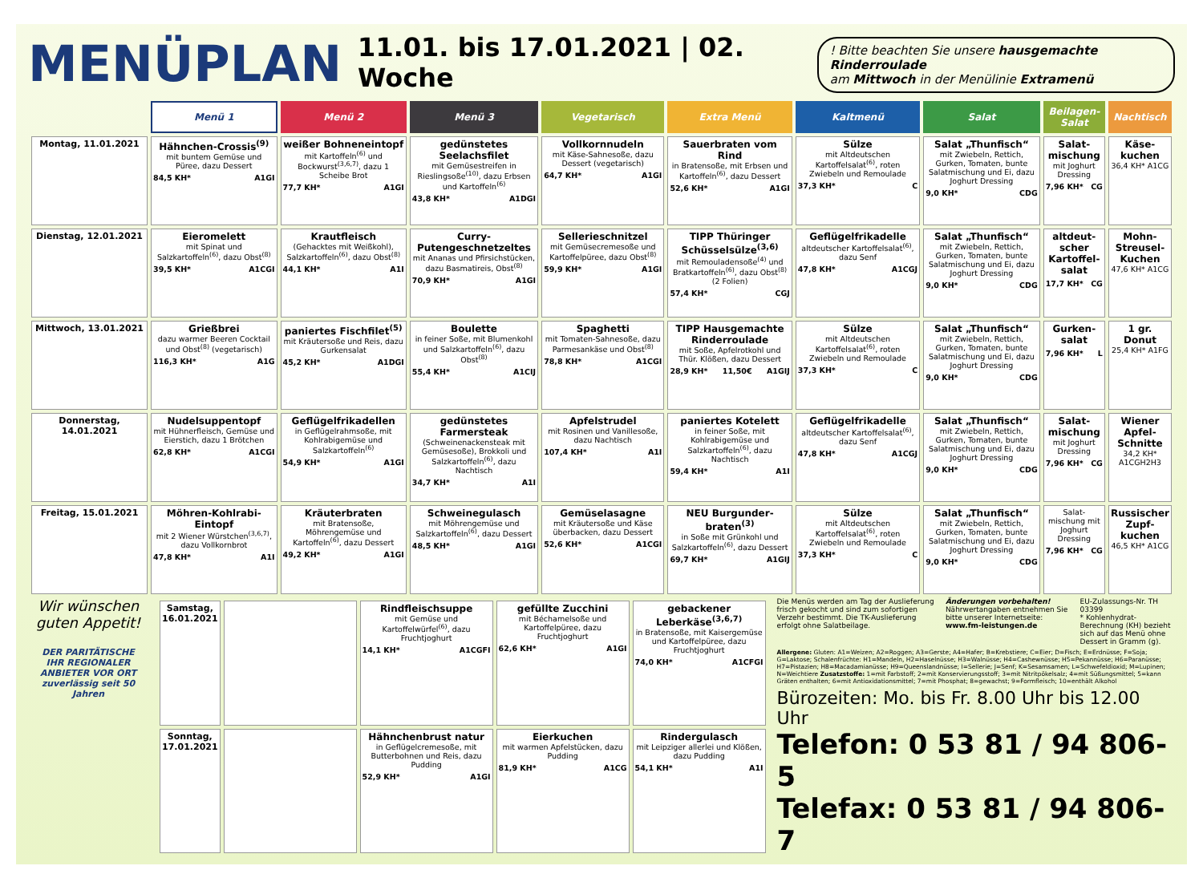MENÜPLAN
11.01. bis 17.01.2021 | 02. Woche
! Bitte beachten Sie unsere hausgemachte Rinderroulade
am Mittwoch in der Menülinie Extramenü
| | Menü 1 | Menü 2 | Menü 3 | Vegetarisch | Extra Menü | Kaltmenü | Salat | Beilagen-Salat | Nachtisch |
| --- | --- | --- | --- | --- | --- | --- | --- | --- | --- |
| Montag, 11.01.2021 | Hähnchen-Crossis<sup>(9)</sup> mit buntem Gemüse und Püree, dazu Dessert 84,5 KH* A1GI | weißer Bohneneintopf mit Kartoffeln<sup>(6)</sup> und Bockwurst<sup>(3,6,7)</sup>, dazu 1 Scheibe Brot 77,7 KH* A1GI | gedünstetes Seelachsfilet mit Gemüsestreifen in Rieslingsoße<sup>(10)</sup>, dazu Erbsen und Kartoffeln<sup>(6)</sup> 43,8 KH* A1DGI | Vollkornnudeln mit Käse-Sahnesoße, dazu Dessert (vegetarisch) 64,7 KH* A1GI | Sauerbraten vom Rind in Bratensoße, mit Erbsen und Kartoffeln<sup>(6)</sup>, dazu Dessert 52,6 KH* A1GI | Sülze mit Altdeutschen Kartoffelsalat<sup>(6)</sup>, roten Zwiebeln und Remoulade 37,3 KH* C | Salat „Thunfisch“ mit Zwiebeln, Rettich, Gurken, Tomaten, bunte Salatmischung und Ei, dazu Joghurt Dressing 9,0 KH* CDG | Salat-mischung mit Joghurt Dressing 7,96 KH* CG | Käse-kuchen 36,4 KH* A1CG |
| Dienstag, 12.01.2021 | Eieromelett mit Spinat und Salzkartoffeln<sup>(6)</sup>, dazu Obst<sup>(8)</sup> 39,5 KH* A1CGI | Krautfleisch (Gehacktes mit Weißkohl), Salzkartoffeln<sup>(6)</sup>, dazu Obst<sup>(8)</sup> 44,1 KH* A1I | Curry-Putengeschnetzeltes mit Ananas und Pfirsichstücken, dazu Basmatireis, Obst<sup>(8)</sup> 70,9 KH* A1GI | Sellerieschnitzel mit Gemüsecremesoße und Kartoffelpüree, dazu Obst<sup>(8)</sup> 59,9 KH* A1GI | TIPP Thüringer Schüsselsülze<sup>(3,6)</sup> mit Remouladensoße<sup>(4)</sup> und Bratkartoffeln<sup>(6)</sup>, dazu Obst<sup>(8)</sup> (2 Folien) 57,4 KH* CGJ | Geflügelfrikadelle altdeutscher Kartoffelsalat<sup>(6)</sup>, dazu Senf 47,8 KH* A1CGJ | Salat „Thunfisch“ mit Zwiebeln, Rettich, Gurken, Tomaten, bunte Salatmischung und Ei, dazu Joghurt Dressing 9,0 KH* CDG | altdeut-scher Kartoffel-salat 17,7 KH* CG | Mohn-Streusel-Kuchen 47,6 KH* A1CG |
| Mittwoch, 13.01.2021 | Grießbrei dazu warmer Beeren Cocktail und Obst<sup>(8)</sup> (vegetarisch) 116,3 KH* A1G | paniertes Fischfilet<sup>(5)</sup> mit Kräutersoße und Reis, dazu Gurkensalat 45,2 KH* A1DGI | Boulette in feiner Soße, mit Blumenkohl und Salzkartoffeln<sup>(6)</sup>, dazu Obst<sup>(8)</sup> 55,4 KH* A1CIJ | Spaghetti mit Tomaten-Sahnesoße, dazu Parmesankäse und Obst<sup>(8)</sup> 78,8 KH* A1CGI | TIPP Hausgemachte Rinderroulade mit Soße, Apfelrotkohl und Thür. Klößen, dazu Dessert 28,9 KH* 11,50€ A1GIJ | Sülze mit Altdeutschen Kartoffelsalat<sup>(6)</sup>, roten Zwiebeln und Remoulade 37,3 KH* C | Salat „Thunfisch“ mit Zwiebeln, Rettich, Gurken, Tomaten, bunte Salatmischung und Ei, dazu Joghurt Dressing 9,0 KH* CDG | Gurken-salat 7,96 KH* L | 1 gr. Donut 25,4 KH* A1FG |
| Donnerstag, 14.01.2021 | Nudelsuppentopf mit Hühnerfleisch, Gemüse und Eierstich, dazu 1 Brötchen 62,8 KH* A1CGI | Geflügelfrikadellen in Geflügelrahmsoße, mit Kohlrabigemüse und Salzkartoffeln<sup>(6)</sup> 54,9 KH* A1GI | gedünstetes Farmersteak (Schweinenackensteak mit Gemüsesoße), Brokkoli und Salzkartoffeln<sup>(6)</sup>, dazu Nachtisch 34,7 KH* A1I | Apfelstrudel mit Rosinen und Vanillesoße, dazu Nachtisch 107,4 KH* A1I | paniertes Kotelett in feiner Soße, mit Kohlrabigemüse und Salzkartoffeln<sup>(6)</sup>, dazu Nachtisch 59,4 KH* A1I | Geflügelfrikadelle altdeutscher Kartoffelsalat<sup>(6)</sup>, dazu Senf 47,8 KH* A1CGJ | Salat „Thunfisch“ mit Zwiebeln, Rettich, Gurken, Tomaten, bunte Salatmischung und Ei, dazu Joghurt Dressing 9,0 KH* CDG | Salat-mischung mit Joghurt Dressing 7,96 KH* CG | Wiener Apfel-Schnitte 34,2 KH* A1CGH2H3 |
| Freitag, 15.01.2021 | Möhren-Kohlrabi-Eintopf mit 2 Wiener Würstchen<sup>(3,6,7)</sup>, dazu Vollkornbrot 47,8 KH* A1I | Kräuterbraten mit Bratensoße, Möhrengemüse und Kartoffeln<sup>(6)</sup>, dazu Dessert 49,2 KH* A1GI | Schweinegulasch mit Möhrengemüse und Salzkartoffeln<sup>(6)</sup>, dazu Dessert 48,5 KH* A1GI | Gemüselasagne mit Kräutersoße und Käse überbacken, dazu Dessert 52,6 KH* A1CGI | NEU Burgunder-braten<sup>(3)</sup> in Soße mit Grünkohl und Salzkartoffeln<sup>(6)</sup>, dazu Dessert 69,7 KH* A1GIJ | Sülze mit Altdeutschen Kartoffelsalat<sup>(6)</sup>, roten Zwiebeln und Remoulade 37,3 KH* C | Salat „Thunfisch“ mit Zwiebeln, Rettich, Gurken, Tomaten, bunte Salatmischung und Ei, dazu Joghurt Dressing 9,0 KH* CDG | Salat-mischung mit Joghurt Dressing 7,96 KH* CG | Russischer Zupf-kuchen 46,5 KH* A1CG |
Wir wünschen guten Appetit!
DER PARITÄTISCHE
IHR REGIONALER ANBIETER VOR ORT
zuverlässig seit 50 Jahren
| Samstag, 16.01.2021 | | Rindfleischsuppe mit Gemüse und Kartoffelwürfel<sup>(6)</sup>, dazu Fruchtjoghurt 14,1 KH* A1CGFI | gefüllte Zucchini mit Béchamelsoße und Kartoffelpüree, dazu Fruchtjoghurt 62,6 KH* A1GI | gebackener Leberkäse<sup>(3,6,7)</sup> in Bratensoße, mit Kaisergemüse und Kartoffelpüree, dazu Fruchtjoghurt 74,0 KH* A1CFGI |
| Sonntag, 17.01.2021 | | Hähnchenbrust natur in Geflügelcremesoße, mit Butterbohnen und Reis, dazu Pudding 52,9 KH* A1GI | Eierkuchen mit warmen Apfelstücken, dazu Pudding 81,9 KH* A1CG | Rindergulasch mit Leipziger allerlei und Klößen, dazu Pudding 54,1 KH* A1I |
Die Menüs werden am Tag der Auslieferung frisch gekocht und sind zum sofortigen Verzehr bestimmt. Die TK-Auslieferung erfolgt ohne Salatbeilage.
Änderungen vorbehalten! Nährwertangaben entnehmen Sie bitte unserer Internetseite: www.fm-leistungen.de
EU-Zulassungs-Nr. TH 03399
* Kohlenhydrat-Berechnung (KH) bezieht sich auf das Menü ohne Dessert in Gramm (g).
Allergene: Gluten: A1=Weizen; A2=Roggen; A3=Gerste; A4=Hafer; B=Krebstiere; C=Eier; D=Fisch; E=Erdnüsse; F=Soja; G=Laktose; Schalenfrüchte: H1=Mandeln, H2=Haselnüsse; H3=Walnüsse; H4=Cashewnüsse; H5=Pekannüsse; H6=Paranüsse; H7=Pistazien; H8=Macadamianüsse; H9=Queenslandnüsse; I=Sellerie; J=Senf; K=Sesamsamen; L=Schwefeldioxid; M=Lupinen; N=Weichtiere Zusatzstoffe: 1=mit Farbstoff; 2=mit Konservierungsstoff; 3=mit Nitritpökelsalz; 4=mit Süßungsmittel; 5=kann Gräten enthalten; 6=mit Antioxidationsmittel; 7=mit Phosphat; 8=gewachst; 9=Formfleisch; 10=enthält Alkohol
Bürozeiten: Mo. bis Fr. 8.00 Uhr bis 12.00 Uhr
Telefon: 0 53 81 / 94 806-5
Telefax: 0 53 81 / 94 806-7